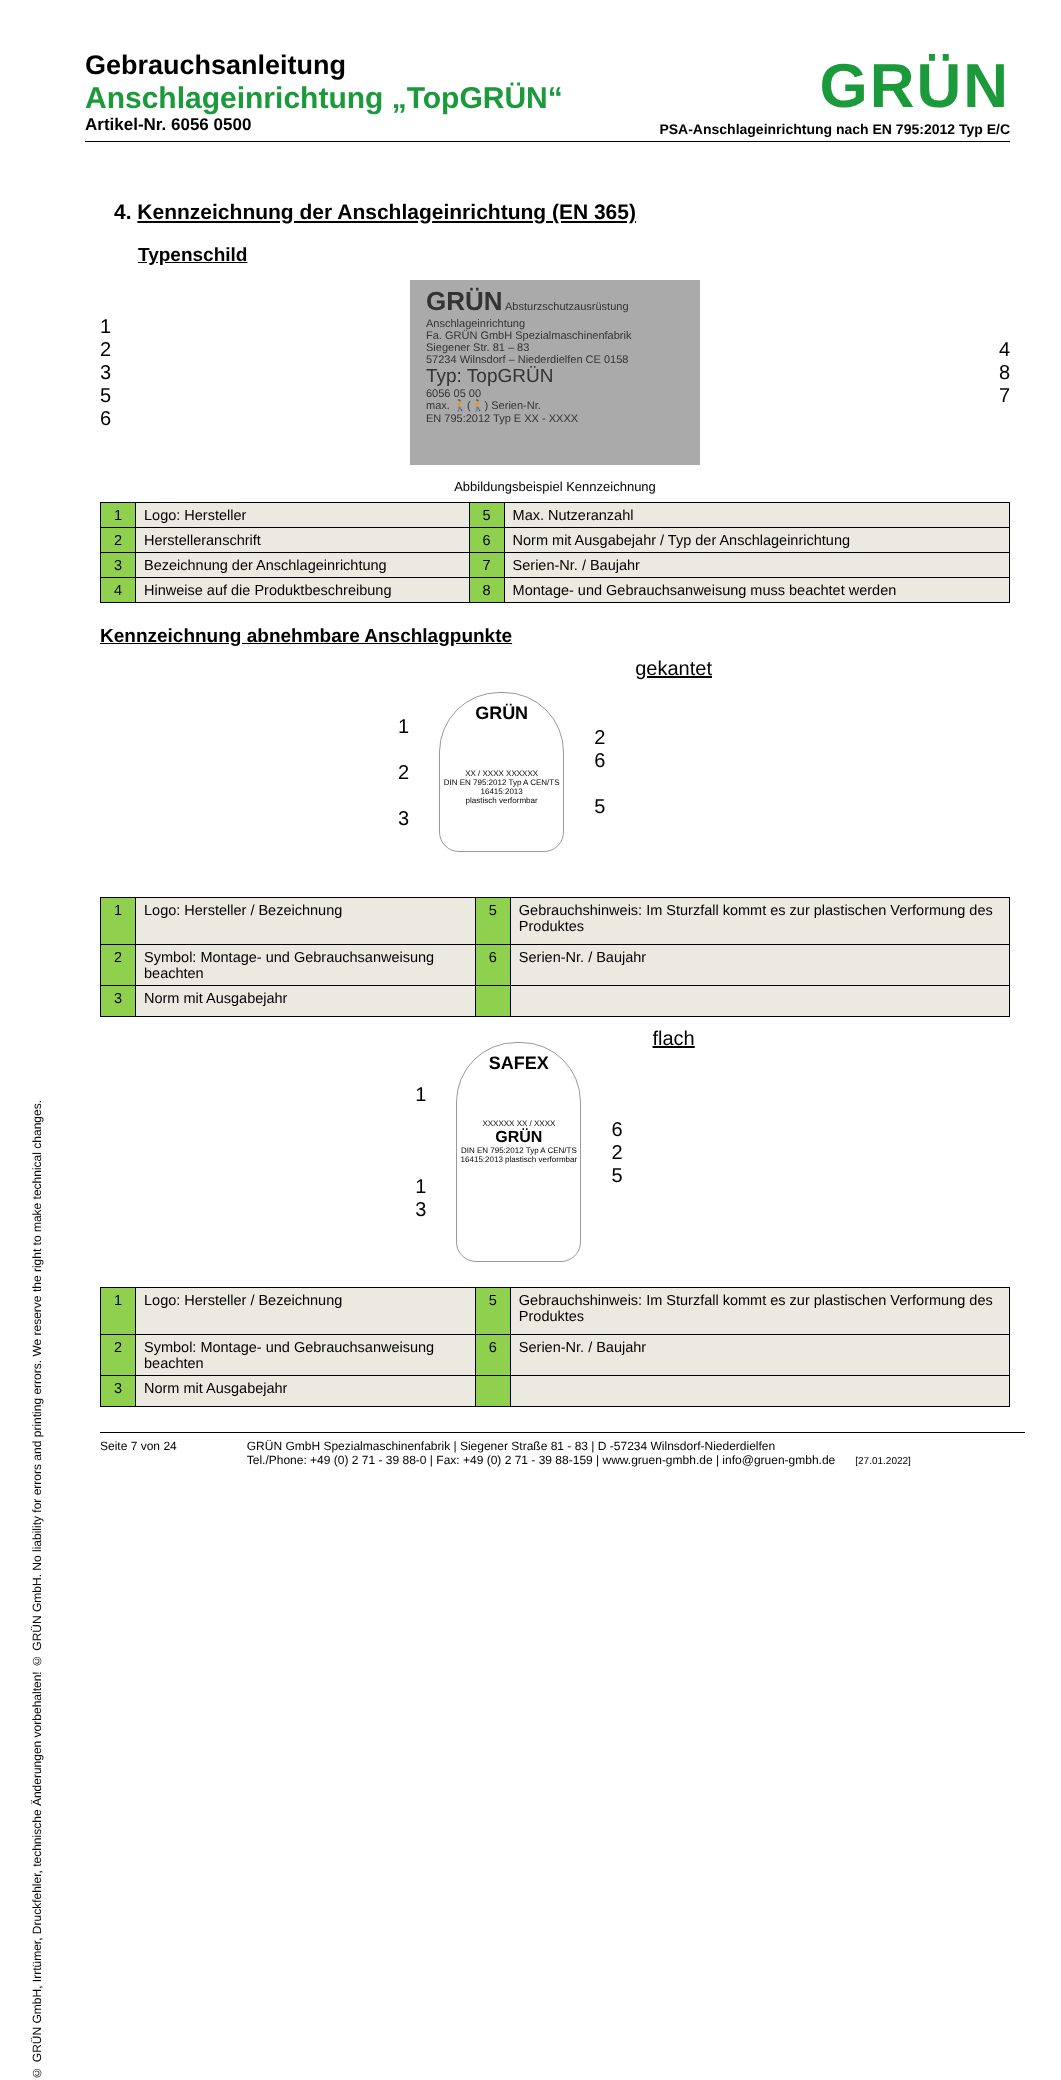© GRÜN GmbH, Irrtümer, Druckfehler, technische Änderungen vorbehalten! © GRÜN GmbH. No liability for errors and printing errors. We reserve the right to make technical changes.
Gebrauchsanleitung
Anschlageinrichtung „TopGRÜN“
Artikel-Nr. 6056 0500
GRÜN
PSA-Anschlageinrichtung nach EN 795:2012 Typ E/C
4. Kennzeichnung der Anschlageinrichtung (EN 365)
Typenschild
1
2
3
5
6
GRÜN Absturzschutzausrüstung Anschlageinrichtung
Fa. GRÜN GmbH Spezialmaschinenfabrik
Siegener Str. 81 – 83
57234 Wilnsdorf – Niederdielfen CE 0158
Typ: TopGRÜN
6056 05 00
max. 🚶(🚶) Serien-Nr.
EN 795:2012 Typ E XX - XXXX
4
8
7
Abbildungsbeispiel Kennzeichnung
| 1 | Logo: Hersteller | 5 | Max. Nutzeranzahl |
| 2 | Herstelleranschrift | 6 | Norm mit Ausgabejahr / Typ der Anschlageinrichtung |
| 3 | Bezeichnung der Anschlageinrichtung | 7 | Serien-Nr. / Baujahr |
| 4 | Hinweise auf die Produktbeschreibung | 8 | Montage- und Gebrauchsanweisung muss beachtet werden |
Kennzeichnung abnehmbare Anschlagpunkte
1
2
3
GRÜN
XX / XXXX XXXXXX
DIN EN 795:2012 Typ A CEN/TS 16415:2013
plastisch verformbar
2
6
5
gekantet
| 1 | Logo: Hersteller / Bezeichnung | 5 | Gebrauchshinweis: Im Sturzfall kommt es zur plastischen Verformung des Produktes |
| 2 | Symbol: Montage- und Gebrauchsanweisung beachten | 6 | Serien-Nr. / Baujahr |
| 3 | Norm mit Ausgabejahr | | |
1
1
3
SAFEX
XXXXXX XX / XXXX
GRÜN
DIN EN 795:2012 Typ A CEN/TS 16415:2013 plastisch verformbar
6
2
5
flach
| 1 | Logo: Hersteller / Bezeichnung | 5 | Gebrauchshinweis: Im Sturzfall kommt es zur plastischen Verformung des Produktes |
| 2 | Symbol: Montage- und Gebrauchsanweisung beachten | 6 | Serien-Nr. / Baujahr |
| 3 | Norm mit Ausgabejahr | | |
Seite 7 von 24 GRÜN GmbH Spezialmaschinenfabrik | Siegener Straße 81 - 83 | D -57234 Wilnsdorf-Niederdielfen
Tel./Phone: +49 (0) 2 71 - 39 88-0 | Fax: +49 (0) 2 71 - 39 88-159 | www.gruen-gmbh.de | info@gruen-gmbh.de [27.01.2022]